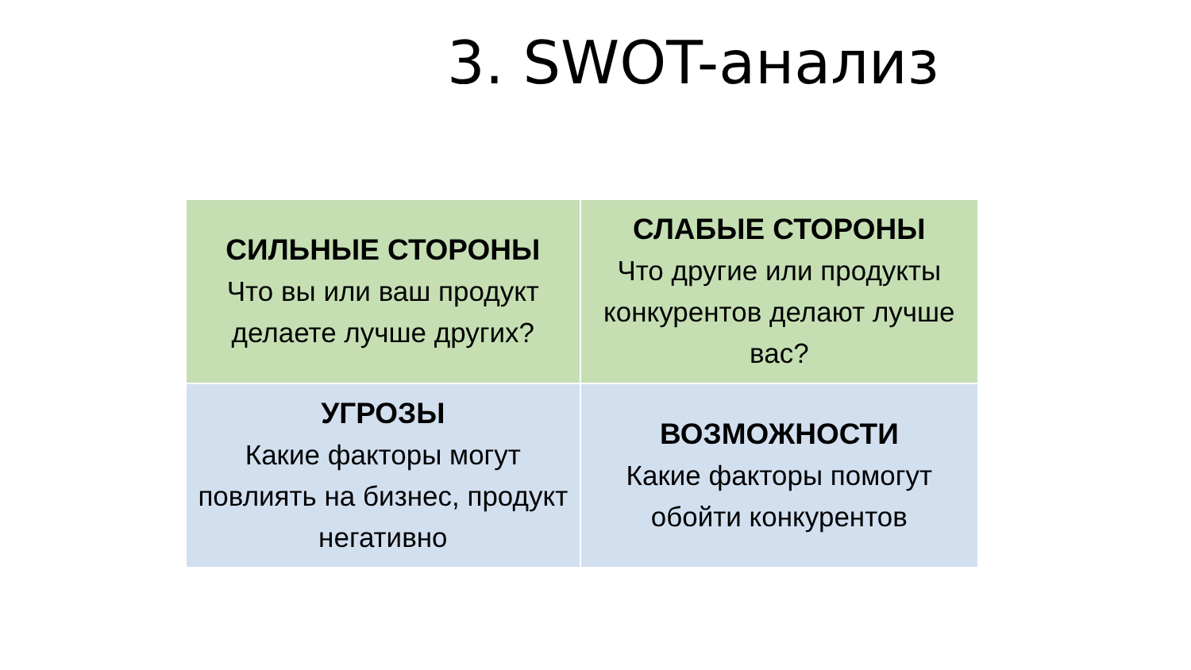3. SWOT-анализ
| СИЛЬНЫЕ СТОРОНЫ Что вы или ваш продукт делаете лучше других? | СЛАБЫЕ СТОРОНЫ Что другие или продукты конкурентов делают лучше вас? |
| УГРОЗЫ Какие факторы могут повлиять на бизнес, продукт негативно | ВОЗМОЖНОСТИ Какие факторы помогут обойти конкурентов |